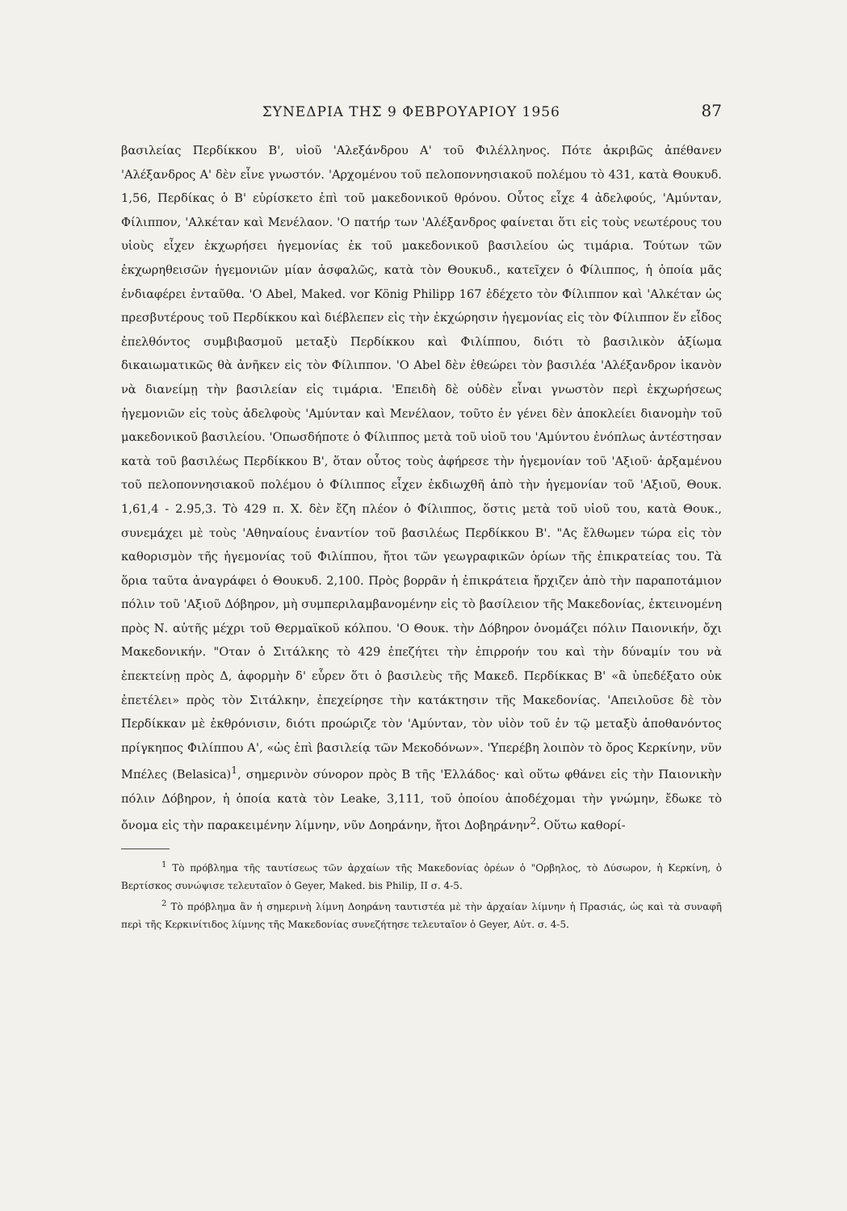ΣΥΝΕΔΡΙΑ ΤΗΣ 9 ΦΕΒΡΟΥΑΡΙΟΥ 1956 87
βασιλείας Περδίκκου Β', υἱοῦ 'Αλεξάνδρου Α' τοῦ Φιλέλληνος. Πότε ἀκριβῶς ἀπέθανεν 'Αλέξανδρος Α' δὲν εἶνε γνωστόν. 'Αρχομένου τοῦ πελοποννησιακοῦ πολέμου τὸ 431, κατὰ Θουκυδ. 1,56, Περδίκας ὁ Β' εὑρίσκετο ἐπὶ τοῦ μακεδονικοῦ θρόνου. Οὗτος εἶχε 4 ἀδελφούς, 'Αμύνταν, Φίλιππον, 'Αλκέταν καὶ Μενέλαον. 'Ο πατήρ των 'Αλέξανδρος φαίνεται ὅτι εἰς τοὺς νεωτέρους του υἱοὺς εἶχεν ἐκχωρήσει ἡγεμονίας ἐκ τοῦ μακεδονικοῦ βασιλείου ὡς τιμάρια. Τούτων τῶν ἐκχωρηθεισῶν ἡγεμονιῶν μίαν ἀσφαλῶς, κατὰ τὸν Θουκυδ., κατεῖχεν ὁ Φίλιππος, ἡ ὁποία μᾶς ἐνδιαφέρει ἐνταῦθα. 'Ο Abel, Maked. vor König Philipp 167 ἐδέχετο τὸν Φίλιππον καὶ 'Αλκέταν ὡς πρεσβυτέρους τοῦ Περδίκκου καὶ διέβλεπεν εἰς τὴν ἐκχώρησιν ἡγεμονίας εἰς τὸν Φίλιππον ἕν εἶδος ἐπελθόντος συμβιβασμοῦ μεταξὺ Περδίκκου καὶ Φιλίππου, διότι τὸ βασιλικὸν ἀξίωμα δικαιωματικῶς θὰ ἀνῆκεν εἰς τὸν Φίλιππον. 'Ο Abel δὲν ἐθεώρει τὸν βασιλέα 'Αλέξανδρον ἱκανὸν νὰ διανείμῃ τὴν βασιλείαν εἰς τιμάρια. 'Επειδὴ δὲ οὐδὲν εἶναι γνωστὸν περὶ ἐκχωρήσεως ἡγεμονιῶν εἰς τοὺς ἀδελφοὺς 'Αμύνταν καὶ Μενέλαον, τοῦτο ἐν γένει δὲν ἀποκλείει διανομὴν τοῦ μακεδονικοῦ βασιλείου. 'Οπωσδήποτε ὁ Φίλιππος μετὰ τοῦ υἱοῦ του 'Αμύντου ἐνόπλως ἀντέστησαν κατὰ τοῦ βασιλέως Περδίκκου Β', ὅταν οὗτος τοὺς ἀφήρεσε τὴν ἡγεμονίαν τοῦ 'Αξιοῦ· ἀρξαμένου τοῦ πελοποννησιακοῦ πολέμου ὁ Φίλιππος εἶχεν ἐκδιωχθῆ ἀπὸ τὴν ἡγεμονίαν τοῦ 'Αξιοῦ, Θουκ. 1,61,4 - 2.95,3. Τὸ 429 π. Χ. δὲν ἔζη πλέον ὁ Φίλιππος, ὅστις μετὰ τοῦ υἱοῦ του, κατὰ Θουκ., συνεμάχει μὲ τοὺς 'Αθηναίους ἐναντίον τοῦ βασιλέως Περδίκκου Β'. "Ας ἔλθωμεν τώρα εἰς τὸν καθορισμὸν τῆς ἡγεμονίας τοῦ Φιλίππου, ἤτοι τῶν γεωγραφικῶν ὁρίων τῆς ἐπικρατείας του. Τὰ ὅρια ταῦτα ἀναγράφει ὁ Θουκυδ. 2,100. Πρὸς βορρᾶν ἡ ἐπικράτεια ἤρχιζεν ἀπὸ τὴν παραποτάμιον πόλιν τοῦ 'Αξιοῦ Δόβηρον, μὴ συμπεριλαμβανομένην εἰς τὸ βασίλειον τῆς Μακεδονίας, ἐκτεινομένη πρὸς Ν. αὐτῆς μέχρι τοῦ Θερμαϊκοῦ κόλπου. 'Ο Θουκ. τὴν Δόβηρον ὀνομάζει πόλιν Παιονικήν, ὄχι Μακεδονικήν. "Οταν ὁ Σιτάλκης τὸ 429 ἐπεζήτει τὴν ἐπιρροήν του καὶ τὴν δύναμίν του νὰ ἐπεκτείνῃ πρὸς Δ, ἀφορμὴν δ' εὗρεν ὅτι ὁ βασιλεὺς τῆς Μακεδ. Περδίκκας Β' «ἃ ὑπεδέξατο οὐκ ἐπετέλει» πρὸς τὸν Σιτάλκην, ἐπεχείρησε τὴν κατάκτησιν τῆς Μακεδονίας. 'Απειλοῦσε δὲ τὸν Περδίκκαν μὲ ἐκθρόνισιν, διότι προώριζε τὸν 'Αμύνταν, τὸν υἱὸν τοῦ ἐν τῷ μεταξὺ ἀποθανόντος πρίγκηπος Φιλίππου Α', «ὡς ἐπὶ βασιλείᾳ τῶν Μεκοδόνων». 'Υπερέβη λοιπὸν τὸ ὄρος Κερκίνην, νῦν Μπέλες (Belasica)<sup>1</sup>, σημερινὸν σύνορον πρὸς Β τῆς 'Ελλάδος· καὶ οὕτω φθάνει εἰς τὴν Παιονικὴν πόλιν Δόβηρον, ἡ ὁποία κατὰ τὸν Leake, 3,111, τοῦ ὁποίου ἀποδέχομαι τὴν γνώμην, ἔδωκε τὸ ὄνομα εἰς τὴν παρακειμένην λίμνην, νῦν Δοηράνην, ἤτοι Δοβηράνην<sup>2</sup>. Οὕτω καθορί-
<sup>1</sup> Τὸ πρόβλημα τῆς ταυτίσεως τῶν ἀρχαίων τῆς Μακεδονίας ὀρέων ὁ "Ορβηλος, τὸ Δύσωρον, ἡ Κερκίνη, ὁ Βερτίσκος συνώψισε τελευταῖον ὁ Geyer, Maked. bis Philip, II σ. 4-5.
<sup>2</sup> Τὸ πρόβλημα ἂν ἡ σημερινὴ λίμνη Δοηράνη ταυτιστέα μὲ τὴν ἀρχαίαν λίμνην ἡ Πρασιάς, ὡς καὶ τὰ συναφῆ περὶ τῆς Κερκινίτιδος λίμνης τῆς Μακεδονίας συνεζήτησε τελευταῖον ὁ Geyer, Αὐτ. σ. 4-5.